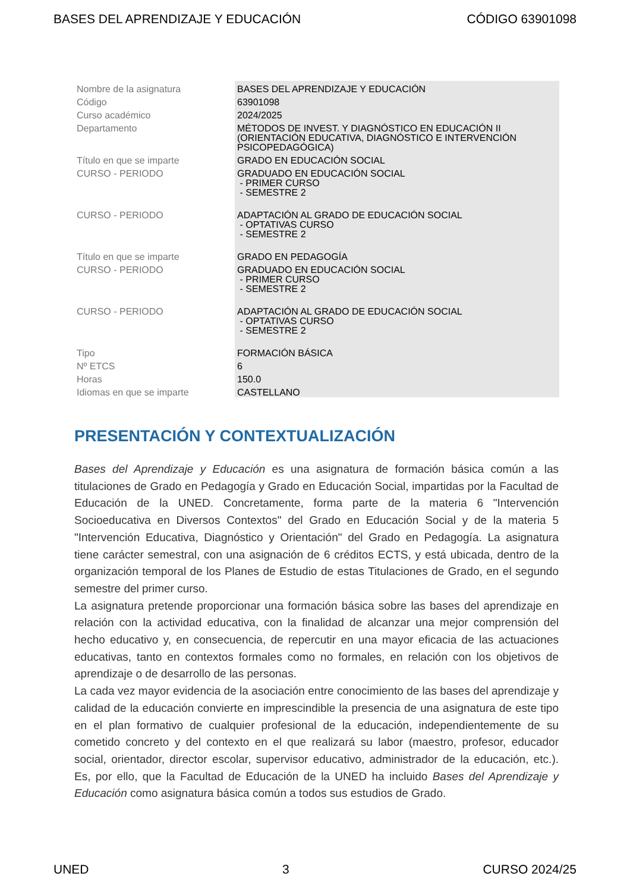BASES DEL APRENDIZAJE Y EDUCACIÓN CÓDIGO 63901098
| Nombre de la asignatura | BASES DEL APRENDIZAJE Y EDUCACIÓN |
| Código | 63901098 |
| Curso académico | 2024/2025 |
| Departamento | MÉTODOS DE INVEST. Y DIAGNÓSTICO EN EDUCACIÓN II (ORIENTACIÓN EDUCATIVA, DIAGNÓSTICO E INTERVENCIÓN PSICOPEDAGÓGICA) |
| Título en que se imparte | GRADO EN EDUCACIÓN SOCIAL |
| CURSO - PERIODO | GRADUADO EN EDUCACIÓN SOCIAL - PRIMER CURSO - SEMESTRE 2 |
| CURSO - PERIODO | ADAPTACIÓN AL GRADO DE EDUCACIÓN SOCIAL - OPTATIVAS CURSO - SEMESTRE 2 |
| Título en que se imparte | GRADO EN PEDAGOGÍA |
| CURSO - PERIODO | GRADUADO EN EDUCACIÓN SOCIAL - PRIMER CURSO - SEMESTRE 2 |
| CURSO - PERIODO | ADAPTACIÓN AL GRADO DE EDUCACIÓN SOCIAL - OPTATIVAS CURSO - SEMESTRE 2 |
| Tipo | FORMACIÓN BÁSICA |
| Nº ETCS | 6 |
| Horas | 150.0 |
| Idiomas en que se imparte | CASTELLANO |
PRESENTACIÓN Y CONTEXTUALIZACIÓN
Bases del Aprendizaje y Educación es una asignatura de formación básica común a las titulaciones de Grado en Pedagogía y Grado en Educación Social, impartidas por la Facultad de Educación de la UNED. Concretamente, forma parte de la materia 6 "Intervención Socioeducativa en Diversos Contextos" del Grado en Educación Social y de la materia 5 "Intervención Educativa, Diagnóstico y Orientación" del Grado en Pedagogía. La asignatura tiene carácter semestral, con una asignación de 6 créditos ECTS, y está ubicada, dentro de la organización temporal de los Planes de Estudio de estas Titulaciones de Grado, en el segundo semestre del primer curso.
La asignatura pretende proporcionar una formación básica sobre las bases del aprendizaje en relación con la actividad educativa, con la finalidad de alcanzar una mejor comprensión del hecho educativo y, en consecuencia, de repercutir en una mayor eficacia de las actuaciones educativas, tanto en contextos formales como no formales, en relación con los objetivos de aprendizaje o de desarrollo de las personas.
La cada vez mayor evidencia de la asociación entre conocimiento de las bases del aprendizaje y calidad de la educación convierte en imprescindible la presencia de una asignatura de este tipo en el plan formativo de cualquier profesional de la educación, independientemente de su cometido concreto y del contexto en el que realizará su labor (maestro, profesor, educador social, orientador, director escolar, supervisor educativo, administrador de la educación, etc.). Es, por ello, que la Facultad de Educación de la UNED ha incluido Bases del Aprendizaje y Educación como asignatura básica común a todos sus estudios de Grado.
UNED 3 CURSO 2024/25